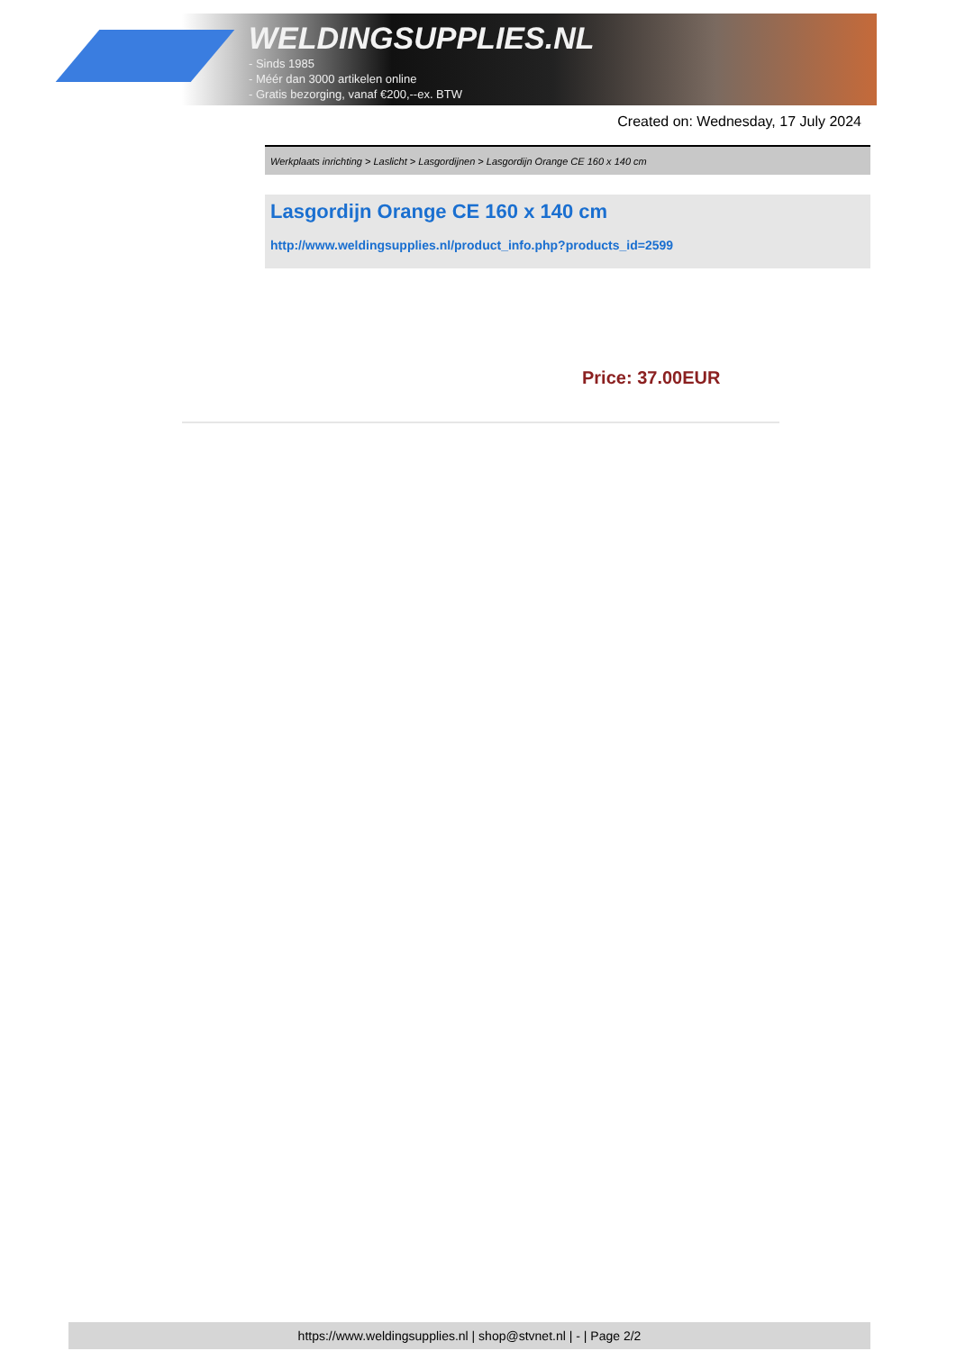WELDINGSUPPLIES.NL
- Sinds 1985
- Méér dan 3000 artikelen online
- Gratis bezorging, vanaf €200,--ex. BTW
Created on: Wednesday, 17 July 2024
Werkplaats inrichting > Laslicht > Lasgordijnen > Lasgordijn Orange CE 160 x 140 cm
Lasgordijn Orange CE 160 x 140 cm
http://www.weldingsupplies.nl/product_info.php?products_id=2599
Price: 37.00EUR
https://www.weldingsupplies.nl | shop@stvnet.nl | - | Page 2/2